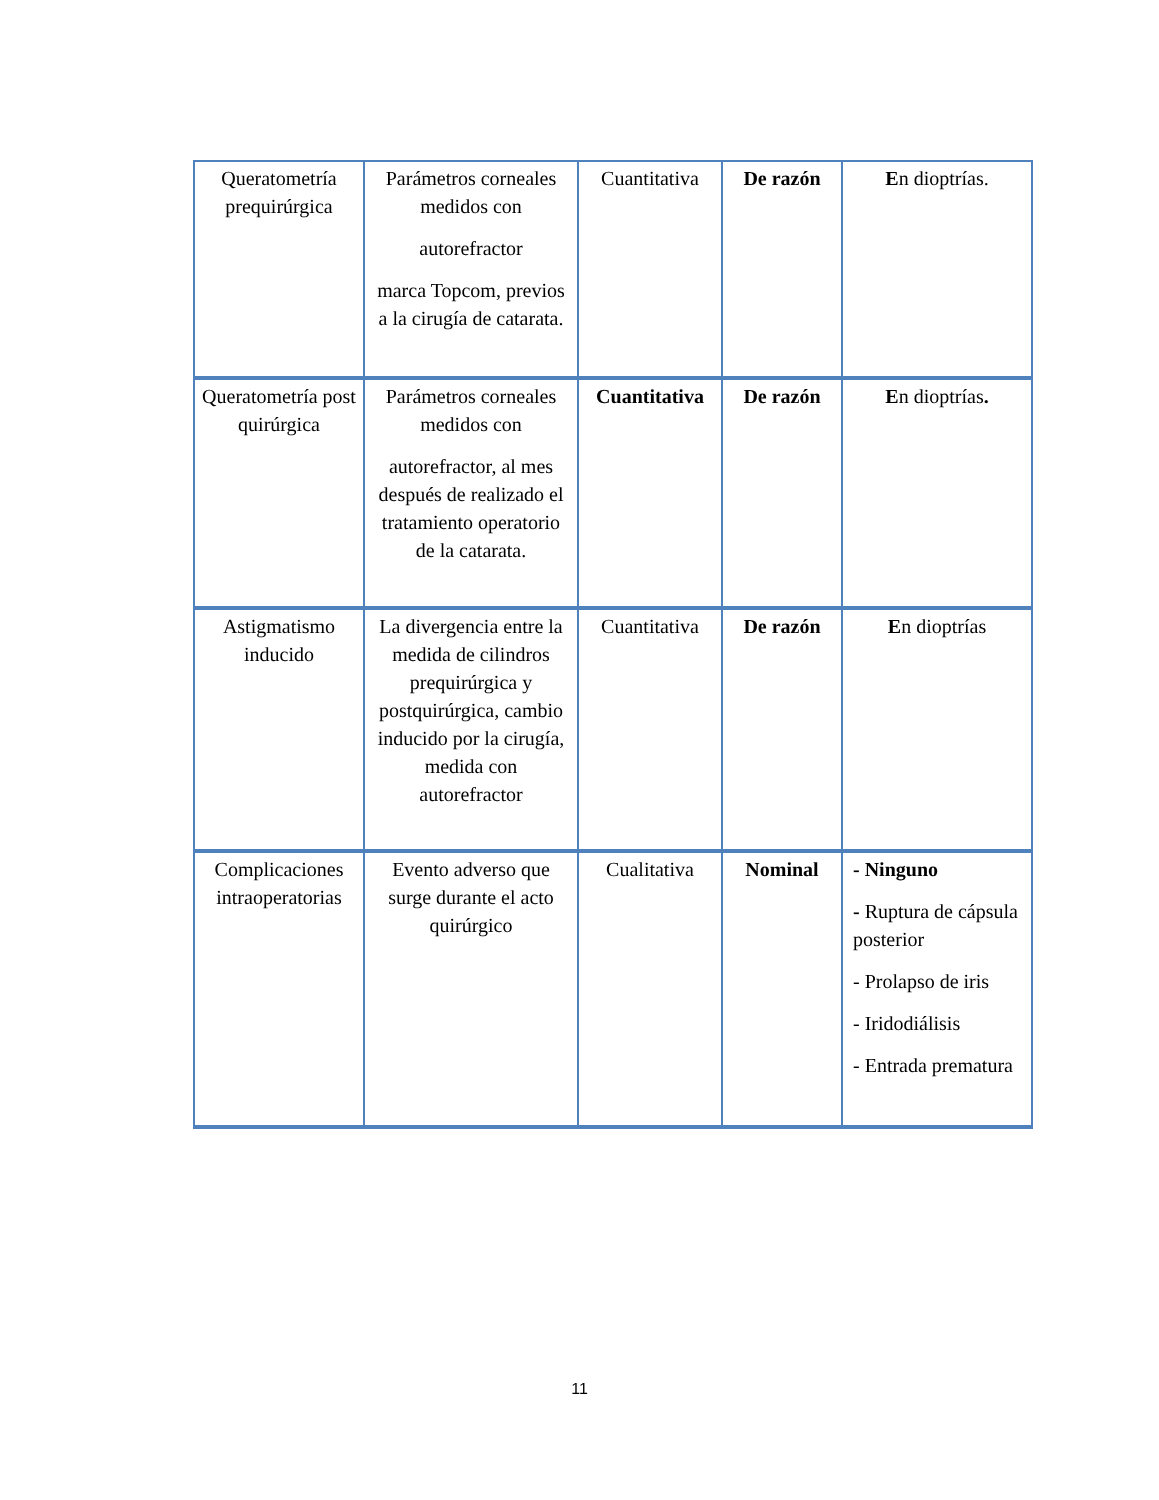| Queratometría prequirúrgica | Parámetros corneales medidos con autorefractor marca Topcom, previos a la cirugía de catarata. | Cuantitativa | De razón | E n dioptrías. |
| Queratometría post quirúrgica | Parámetros corneales medidos con autorefractor, al mes después de realizado el tratamiento operatorio de la catarata. | Cuantitativa | De razón | E n dioptrías . |
| Astigmatismo inducido | La divergencia entre la medida de cilindros prequirúrgica y postquirúrgica, cambio inducido por la cirugía, medida con autorefractor | Cuantitativa | De razón | E n dioptrías |
| Complicaciones intraoperatorias | Evento adverso que surge durante el acto quirúrgico | Cualitativa | Nominal | - Ninguno - Ruptura de cápsula posterior - Prolapso de iris - Iridodiálisis - Entrada prematura |
11